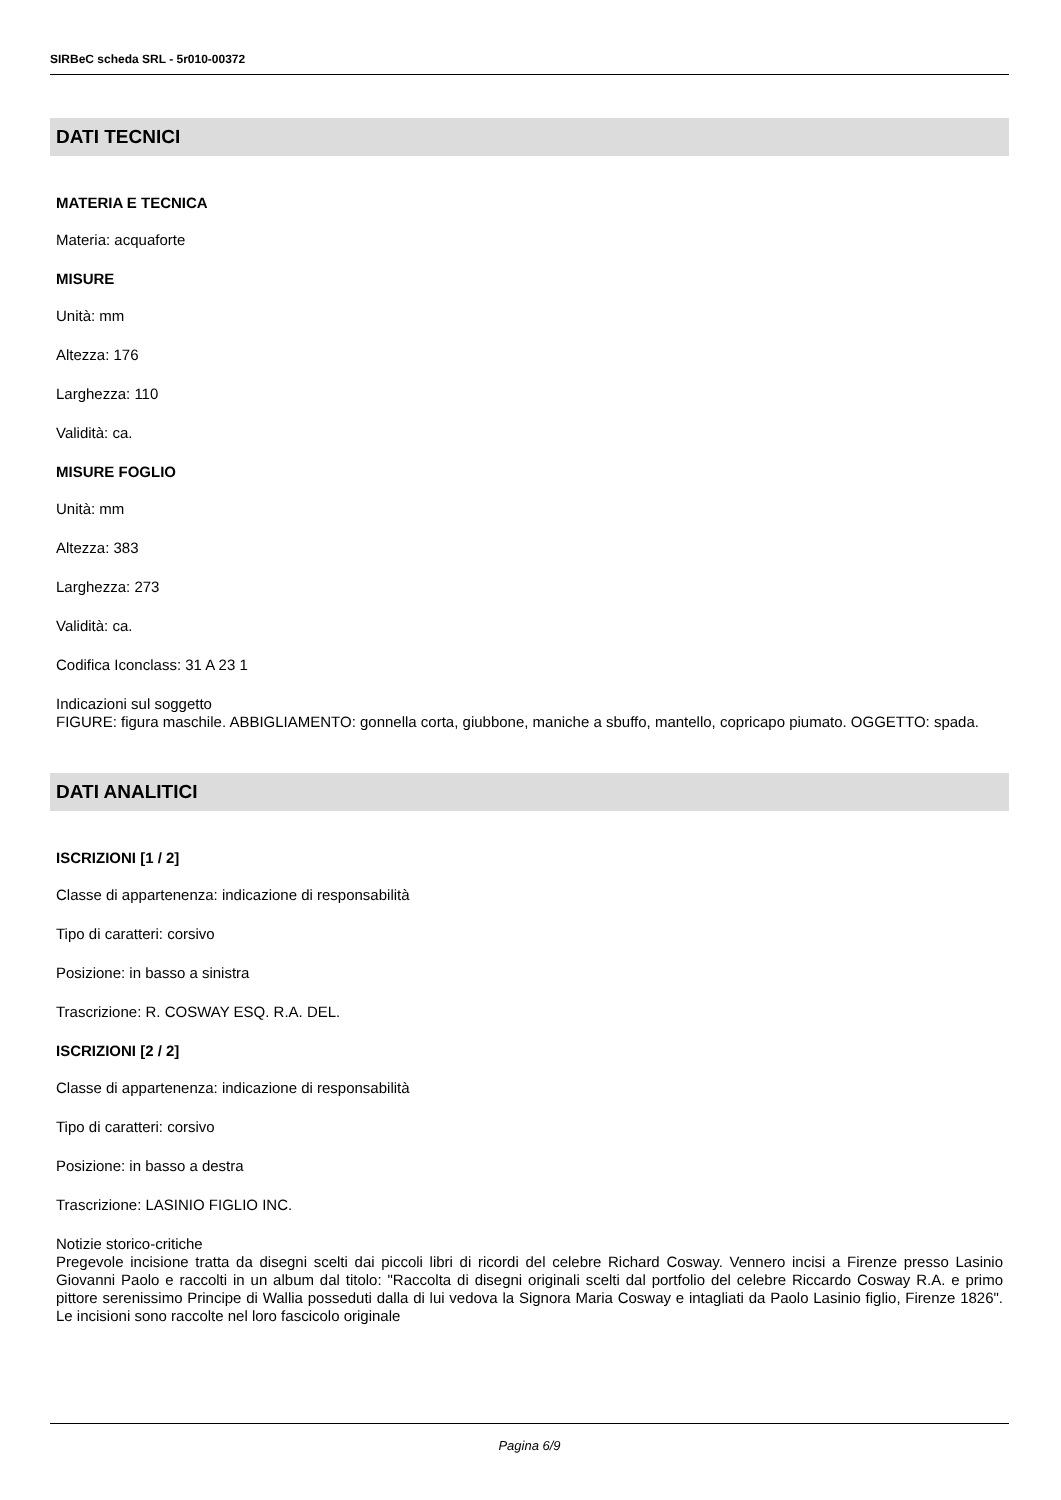SIRBeC scheda SRL - 5r010-00372
DATI TECNICI
MATERIA E TECNICA
Materia: acquaforte
MISURE
Unità: mm
Altezza: 176
Larghezza: 110
Validità: ca.
MISURE FOGLIO
Unità: mm
Altezza: 383
Larghezza: 273
Validità: ca.
Codifica Iconclass: 31 A 23 1
Indicazioni sul soggetto
FIGURE: figura maschile. ABBIGLIAMENTO: gonnella corta, giubbone, maniche a sbuffo, mantello, copricapo piumato. OGGETTO: spada.
DATI ANALITICI
ISCRIZIONI [1 / 2]
Classe di appartenenza: indicazione di responsabilità
Tipo di caratteri: corsivo
Posizione: in basso a sinistra
Trascrizione: R. COSWAY ESQ. R.A. DEL.
ISCRIZIONI [2 / 2]
Classe di appartenenza: indicazione di responsabilità
Tipo di caratteri: corsivo
Posizione: in basso a destra
Trascrizione: LASINIO FIGLIO INC.
Notizie storico-critiche
Pregevole incisione tratta da disegni scelti dai piccoli libri di ricordi del celebre Richard Cosway. Vennero incisi a Firenze presso Lasinio Giovanni Paolo e raccolti in un album dal titolo: "Raccolta di disegni originali scelti dal portfolio del celebre Riccardo Cosway R.A. e primo pittore serenissimo Principe di Wallia posseduti dalla di lui vedova la Signora Maria Cosway e intagliati da Paolo Lasinio figlio, Firenze 1826". Le incisioni sono raccolte nel loro fascicolo originale
Pagina 6/9